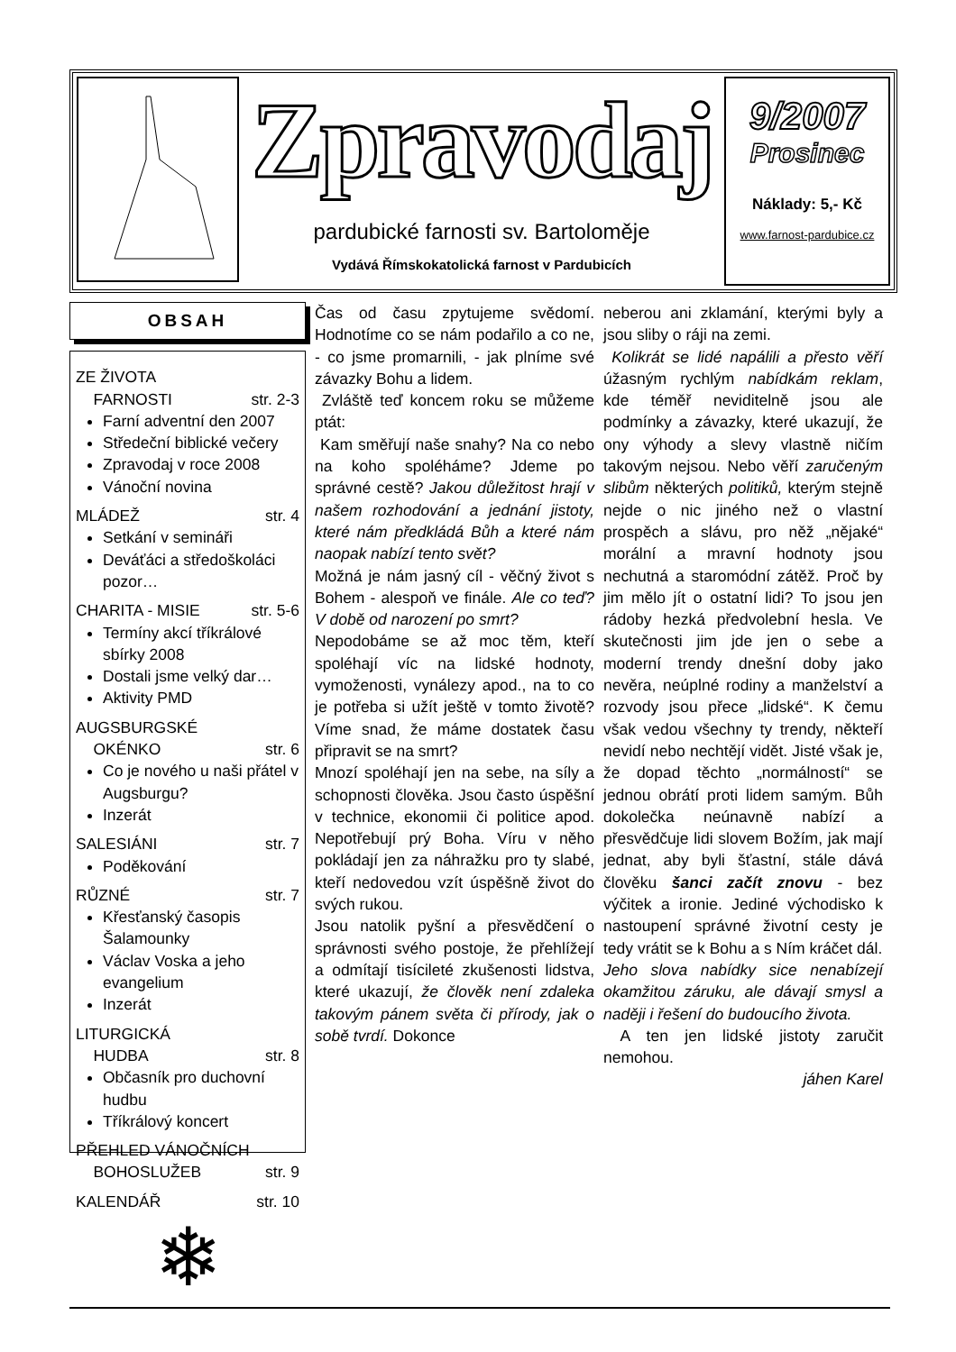Zpravodaj
pardubické farnosti sv. Bartoloměje
Vydává Římskokatolická farnost v Pardubicích
9/2007
Prosinec
Náklady: 5,- Kč
www.farnost-pardubice.cz
OBSAH
ZE ŽIVOTA
FARNOSTI
str. 2-3
Farní adventní den 2007
Středeční biblické večery
Zpravodaj v roce 2008
Vánoční novina
MLÁDEŽ str. 4
Setkání v semináři
Deváťáci a středoškoláci pozor…
CHARITA - MISIE str. 5-6
Termíny akcí tříkrálové sbírky 2008
Dostali jsme velký dar…
Aktivity PMD
AUGSBURGSKÉ
OKÉNKO
str. 6
Co je nového u naši přátel v Augsburgu?
Inzerát
SALESIÁNI str. 7
Poděkování
RŮZNÉ str. 7
Křesťanský časopis Šalamounky
Václav Voska a jeho evangelium
Inzerát
LITURGICKÁ
HUDBA
str. 8
Občasník pro duchovní hudbu
Tříkrálový koncert
PŘEHLED VÁNOČNÍCH
BOHOSLUŽEB
str. 9
KALENDÁŘ str. 10
❄
Čas od času zpytujeme svědomí. Hodnotíme co se nám podařilo a co ne, - co jsme promarnili, - jak plníme své závazky Bohu a lidem.
Zvláště teď koncem roku se můžeme ptát:
Kam směřují naše snahy? Na co nebo na koho spoléháme? Jdeme po správné cestě? Jakou důležitost hrají v našem rozhodování a jednání jistoty, které nám předkládá Bůh a které nám naopak nabízí tento svět?
Možná je nám jasný cíl - věčný život s Bohem - alespoň ve finále. Ale co teď? V době od narození po smrt?
Nepodobáme se až moc těm, kteří spoléhají víc na lidské hodnoty, vymoženosti, vynálezy apod., na to co je potřeba si užít ještě v tomto životě? Víme snad, že máme dostatek času připravit se na smrt?
Mnozí spoléhají jen na sebe, na síly a schopnosti člověka. Jsou často úspěšní v technice, ekonomii či politice apod. Nepotřebují prý Boha. Víru v něho pokládají jen za náhražku pro ty slabé, kteří nedovedou vzít úspěšně život do svých rukou.
Jsou natolik pyšní a přesvědčení o správnosti svého postoje, že přehlížejí a odmítají tisícileté zkušenosti lidstva, které ukazují, že člověk není zdaleka takovým pánem světa či přírody, jak o sobě tvrdí. Dokonce
neberou ani zklamání, kterými byly a jsou sliby o ráji na zemi.
Kolikrát se lidé napálili a přesto věří úžasným rychlým nabídkám reklam, kde téměř neviditelně jsou ale podmínky a závazky, které ukazují, že ony výhody a slevy vlastně ničím takovým nejsou. Nebo věří zaručeným slibům některých politiků, kterým stejně nejde o nic jiného než o vlastní prospěch a slávu, pro něž „nějaké“ morální a mravní hodnoty jsou nechutná a staromódní zátěž. Proč by jim mělo jít o ostatní lidi? To jsou jen rádoby hezká předvolební hesla. Ve skutečnosti jim jde jen o sebe a moderní trendy dnešní doby jako nevěra, neúplné rodiny a manželství a rozvody jsou přece „lidské“. K čemu však vedou všechny ty trendy, někteří nevidí nebo nechtějí vidět. Jisté však je, že dopad těchto „normálností“ se jednou obrátí proti lidem samým. Bůh dokolečka neúnavně nabízí a přesvědčuje lidi slovem Božím, jak mají jednat, aby byli šťastní, stále dává člověku šanci začít znovu - bez výčitek a ironie. Jediné východisko k nastoupení správné životní cesty je tedy vrátit se k Bohu a s Ním kráčet dál.
Jeho slova nabídky sice nenabízejí okamžitou záruku, ale dávají smysl a naději i řešení do budoucího života.
A ten jen lidské jistoty zaručit nemohou.
jáhen Karel